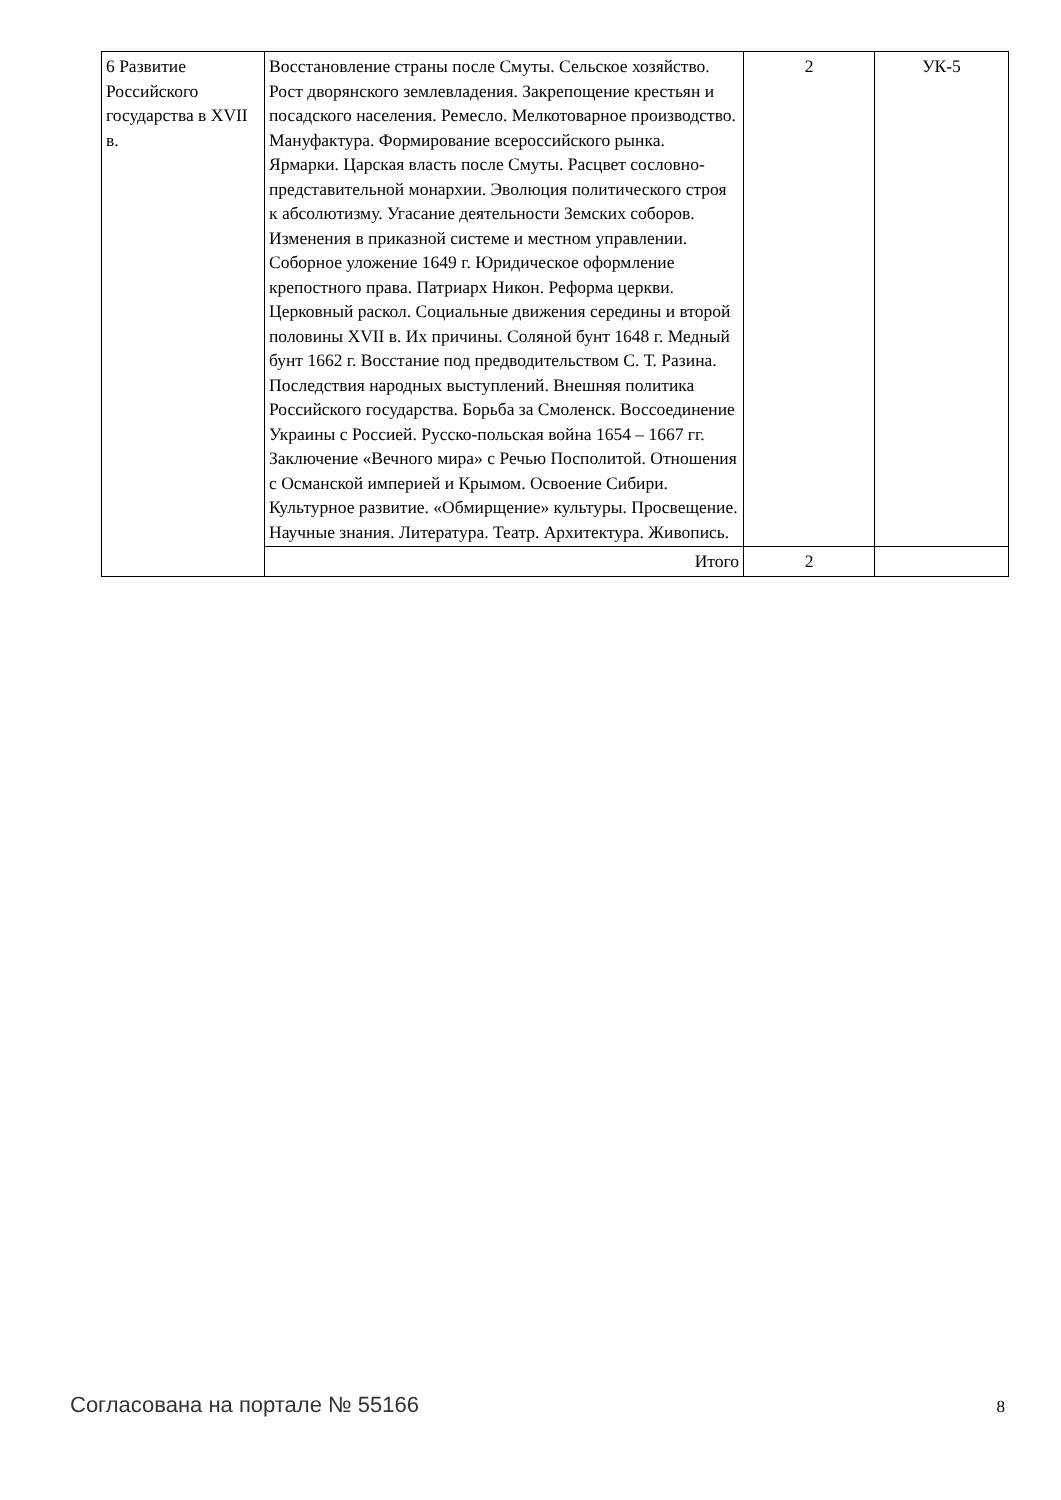| 6 Развитие Российского государства в XVII в. | Восстановление страны после Смуты. Сельское хозяйство. Рост дворянского землевладения. Закрепощение крестьян и посадского населения. Ремесло. Мелкотоварное производство. Мануфактура. Формирование всероссийского рынка. Ярмарки. Царская власть после Смуты. Расцвет сословно-представительной монархии. Эволюция политического строя к абсолютизму. Угасание деятельности Земских соборов. Изменения в приказной системе и местном управлении. Соборное уложение 1649 г. Юридическое оформление крепостного права. Патриарх Никон. Реформа церкви. Церковный раскол. Социальные движения середины и второй половины XVII в. Их причины. Соляной бунт 1648 г. Медный бунт 1662 г. Восстание под предводительством С. Т. Разина. Последствия народных выступлений. Внешняя политика Российского государства. Борьба за Смоленск. Воссоединение Украины с Россией. Русско-польская война 1654 – 1667 гг. Заключение «Вечного мира» с Речью Посполитой. Отношения с Османской империей и Крымом. Освоение Сибири. Культурное развитие. «Обмирщение» культуры. Просвещение. Научные знания. Литература. Театр. Архитектура. Живопись. | 2 | УК-5 |
| | Итого | 2 | |
Согласована на портале № 55166 8